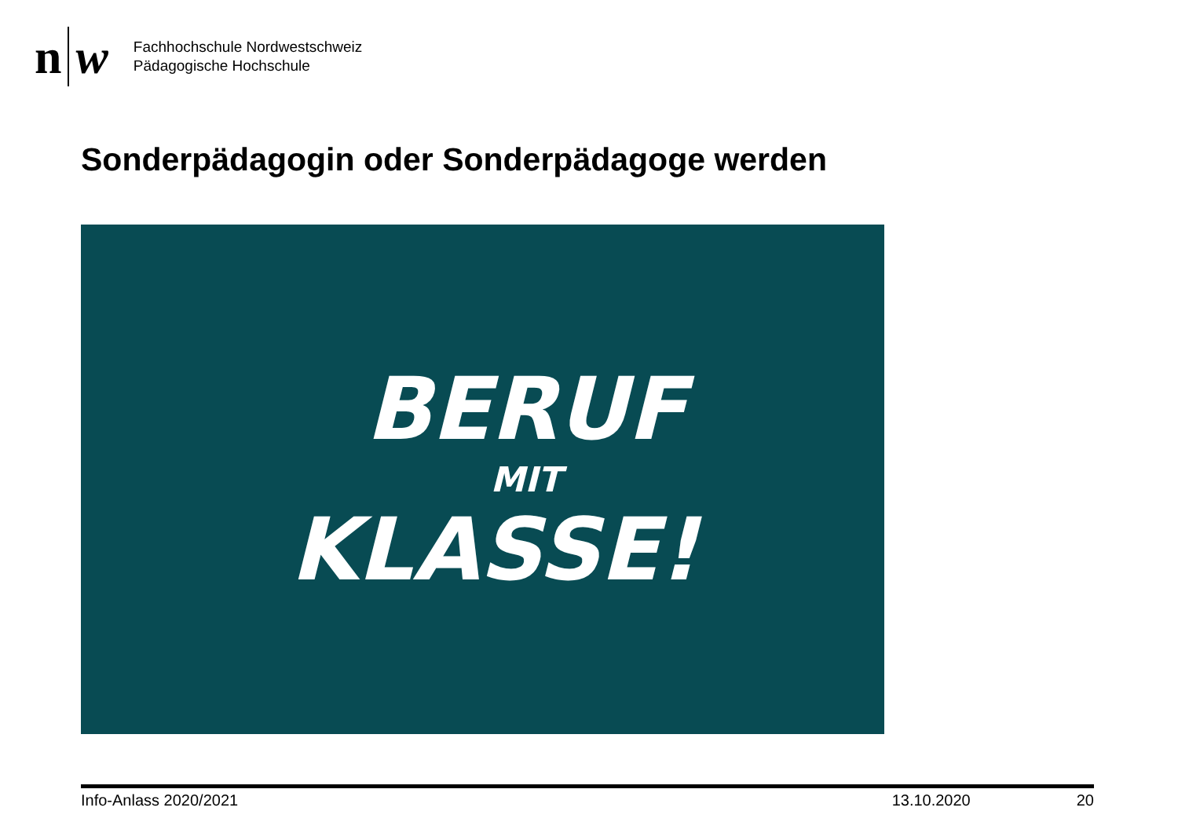n w
Fachhochschule Nordwestschweiz
Pädagogische Hochschule
Sonderpädagogin oder Sonderpädagoge werden
BERUF
MIT
KLASSE!
Info-Anlass 2020/2021 13.10.2020 20